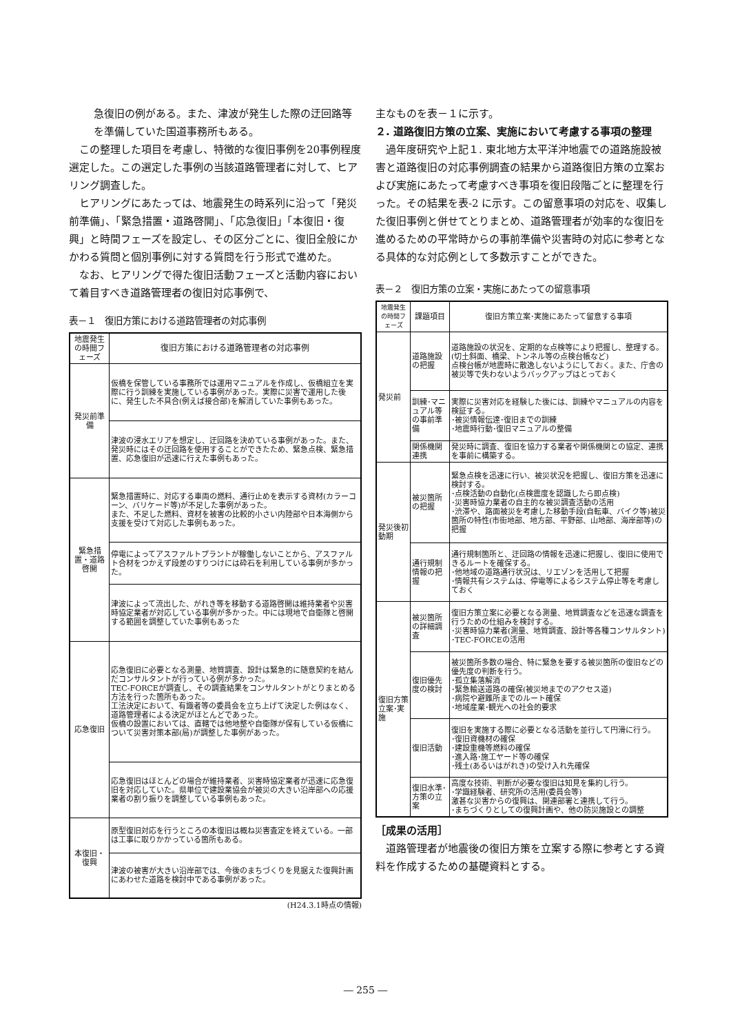急復旧の例がある。また、津波が発生した際の迂回路等を準備していた国道事務所もある。
　この整理した項目を考慮し、特徴的な復旧事例を20事例程度選定した。この選定した事例の当該道路管理者に対して、ヒアリング調査した。
　ヒアリングにあたっては、地震発生の時系列に沿って「発災前準備」、「緊急措置・道路啓開」、「応急復旧」「本復旧・復興」と時間フェーズを設定し、その区分ごとに、復旧全般にかかわる質問と個別事例に対する質問を行う形式で進めた。
　なお、ヒアリングで得た復旧活動フェーズと活動内容において着目すべき道路管理者の復旧対応事例で、
表－１　復旧方策における道路管理者の対応事例
| 地震発生の時間フェーズ | 復旧方策における道路管理者の対応事例 |
| --- | --- |
| 発災前準備 | 仮橋を保管している事務所では運用マニュアルを作成し、仮橋組立を実際に行う訓練を実施している事例があった。実際に災害で運用した後に、発生した不具合(例えば接合部)を解消していた事例もあった。 |
| | 津波の浸水エリアを想定し、迂回路を決めている事例があった。また、発災時にはその迂回路を使用することができたため、緊急点検、緊急措置、応急復旧が迅速に行えた事例もあった。 |
| 緊急措置・道路啓開 | 緊急措置時に、対応する車両の燃料、通行止めを表示する資材(カラーコーン、バリケード等)が不足した事例があった。 また、不足した燃料、資材を被害の比較的小さい内陸部や日本海側から支援を受けて対応した事例もあった。 |
| | 停電によってアスファルトプラントが稼働しないことから、アスファルト合材をつかえず段差のすりつけには砕石を利用している事例が多かった。 |
| | 津波によって流出した、がれき等を移動する道路啓開は維持業者や災害時協定業者が対応している事例が多かった。中には現地で自衛隊と啓開する範囲を調整していた事例もあった |
| 応急復旧 | 応急復旧に必要となる測量、地質調査、設計は緊急的に随意契約を結んだコンサルタントが行っている例が多かった。 TEC-FORCEが調査し、その調査結果をコンサルタントがとりまとめる方法を行った箇所もあった。 工法決定において、有識者等の委員会を立ち上げて決定した例はなく、道路管理者による決定がほとんどであった。 仮橋の設置においては、直轄では他地整や自衛隊が保有している仮橋について災害対策本部(局)が調整した事例があった。 |
| | 応急復旧はほとんどの場合が維持業者、災害時協定業者が迅速に応急復旧を対応していた。県単位で建設業協会が被災の大きい沿岸部への応援業者の割り振りを調整している事例もあった。 |
| 本復旧・復興 | 原型復旧対応を行うところの本復旧は概ね災害査定を終えている。一部は工事に取りかかっている箇所もある。 |
| | 津波の被害が大きい沿岸部では、今後のまちづくりを見据えた復興計画にあわせた道路を検討中である事例があった。 |
(H24.3.1時点の情報)
主なものを表－１に示す。
２. 道路復旧方策の立案、実施において考慮する事項の整理
　過年度研究や上記１. 東北地方太平洋沖地震での道路施設被害と道路復旧の対応事例調査の結果から道路復旧方策の立案および実施にあたって考慮すべき事項を復旧段階ごとに整理を行った。その結果を表-2 に示す。この留意事項の対応を、収集した復旧事例と併せてとりまとめ、道路管理者が効率的な復旧を進めるための平常時からの事前準備や災害時の対応に参考となる具体的な対応例として多数示すことができた。
表－２　復旧方策の立案・実施にあたっての留意事項
| 地震発生の時間フェーズ | 課題項目 | 復旧方策立案･実施にあたって留意する事項 |
| --- | --- | --- |
| 発災前 | 道路施設の把握 | 道路施設の状況を、定期的な点検等により把握し、整理する。(切土斜面、橋梁、トンネル等の点検台帳など) 点検台帳が地震時に散逸しないようにしておく。また、庁舎の被災等で失わないようバックアップはとっておく |
| | 訓練･マニュアル等の事前準備 | 実際に災害対応を経験した後には、訓練やマニュアルの内容を検証する。 ･被災情報伝達･復旧までの訓練 ･地震時行動･復旧マニュアルの整備 |
| | 関係機関連携 | 発災時に調査、復旧を協力する業者や関係機関との協定、連携を事前に構築する。 |
| 発災後初動期 | 被災箇所の把握 | 緊急点検を迅速に行い、被災状況を把握し、復旧方策を迅速に検討する。 ･点検活動の自動化(点検震度を認識したら即点検) ･災害時協力業者の自主的な被災調査活動の活用 ･渋滞や、路面被災を考慮した移動手段(自転車、バイク等)被災箇所の特性(市街地部、地方部、平野部、山地部、海岸部等)の把握 |
| | 通行規制情報の把握 | 通行規制箇所と、迂回路の情報を迅速に把握し、復旧に使用できるルートを確保する。 ･他地域の道路通行状況は、リエゾンを活用して把握 ･情報共有システムは、停電等によるシステム停止等を考慮しておく |
| 復旧方策立案･実施 | 被災箇所の詳細調査 | 復旧方策立案に必要となる測量、地質調査などを迅速な調査を行うための仕組みを検討する。 ･災害時協力業者(測量、地質調査、設計等各種コンサルタント) ･TEC-FORCEの活用 |
| | 復旧優先度の検討 | 被災箇所多数の場合、特に緊急を要する被災箇所の復旧などの優先度の判断を行う。 ･孤立集落解消 ･緊急輸送道路の確保(被災地までのアクセス道) ･病院や避難所までのルート確保 ･地域産業･観光への社会的要求 |
| | 復旧活動 | 復旧を実施する際に必要となる活動を並行して円滑に行う。 ･復旧資機材の確保 ･建設重機等燃料の確保 ･進入路･施工ヤード等の確保 ･残土(あるいはがれき)の受け入れ先確保 |
| | 復旧水準･方策の立案 | 高度な技術、判断が必要な復旧は知見を集約し行う。 ･学識経験者、研究所の活用(委員会等) 激甚な災害からの復興は、関連部署と連携して行う。 ･まちづくりとしての復興計画や、他の防災施設との調整 |
［成果の活用］
　道路管理者が地震後の復旧方策を立案する際に参考とする資料を作成するための基礎資料とする。
― 255 ―